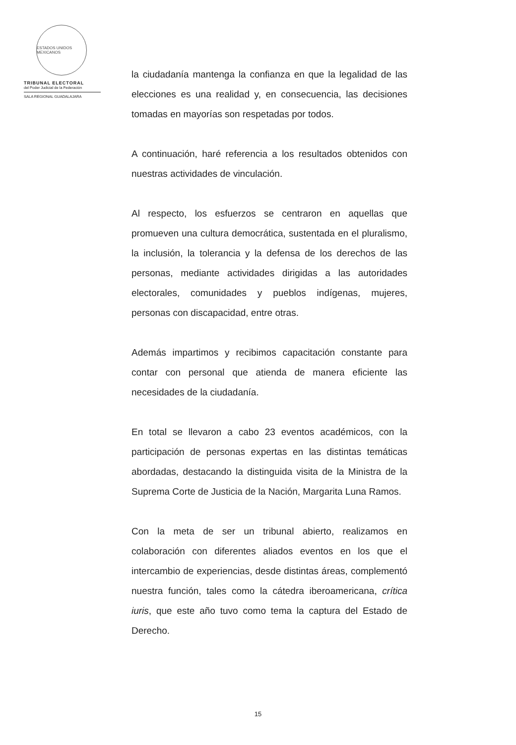ESTADOS UNIDOS MEXICANOS
TRIBUNAL ELECTORAL
del Poder Judicial de la Federación
SALA REGIONAL GUADALAJARA
la ciudadanía mantenga la confianza en que la legalidad de las elecciones es una realidad y, en consecuencia, las decisiones tomadas en mayorías son respetadas por todos.
A continuación, haré referencia a los resultados obtenidos con nuestras actividades de vinculación.
Al respecto, los esfuerzos se centraron en aquellas que promueven una cultura democrática, sustentada en el pluralismo, la inclusión, la tolerancia y la defensa de los derechos de las personas, mediante actividades dirigidas a las autoridades electorales, comunidades y pueblos indígenas, mujeres, personas con discapacidad, entre otras.
Además impartimos y recibimos capacitación constante para contar con personal que atienda de manera eficiente las necesidades de la ciudadanía.
En total se llevaron a cabo 23 eventos académicos, con la participación de personas expertas en las distintas temáticas abordadas, destacando la distinguida visita de la Ministra de la Suprema Corte de Justicia de la Nación, Margarita Luna Ramos.
Con la meta de ser un tribunal abierto, realizamos en colaboración con diferentes aliados eventos en los que el intercambio de experiencias, desde distintas áreas, complementó nuestra función, tales como la cátedra iberoamericana, crítica iuris, que este año tuvo como tema la captura del Estado de Derecho.
15